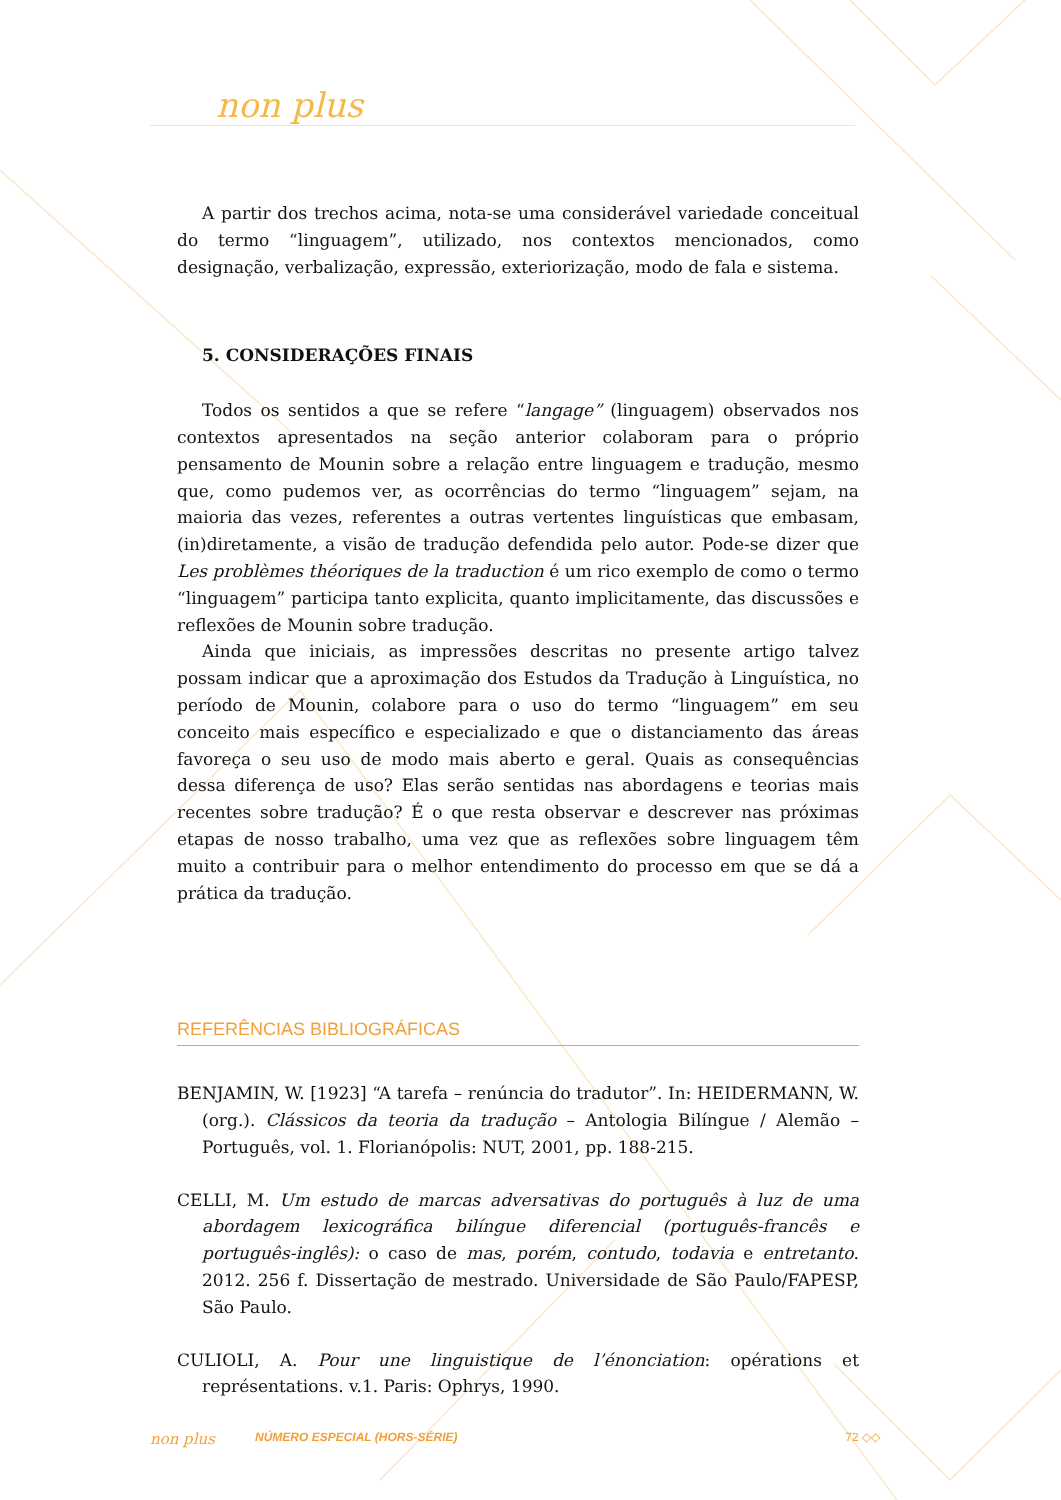non plus
A partir dos trechos acima, nota-se uma considerável variedade conceitual do termo “linguagem”, utilizado, nos contextos mencionados, como designação, verbalização, expressão, exteriorização, modo de fala e sistema.
5. CONSIDERAÇÕES FINAIS
Todos os sentidos a que se refere “langage” (linguagem) observados nos contextos apresentados na seção anterior colaboram para o próprio pensamento de Mounin sobre a relação entre linguagem e tradução, mesmo que, como pudemos ver, as ocorrências do termo “linguagem” sejam, na maioria das vezes, referentes a outras vertentes linguísticas que embasam, (in)diretamente, a visão de tradução defendida pelo autor. Pode-se dizer que Les problèmes théoriques de la traduction é um rico exemplo de como o termo “linguagem” participa tanto explicita, quanto implicitamente, das discussões e reflexões de Mounin sobre tradução.
Ainda que iniciais, as impressões descritas no presente artigo talvez possam indicar que a aproximação dos Estudos da Tradução à Linguística, no período de Mounin, colabore para o uso do termo “linguagem” em seu conceito mais específico e especializado e que o distanciamento das áreas favoreça o seu uso de modo mais aberto e geral. Quais as consequências dessa diferença de uso? Elas serão sentidas nas abordagens e teorias mais recentes sobre tradução? É o que resta observar e descrever nas próximas etapas de nosso trabalho, uma vez que as reflexões sobre linguagem têm muito a contribuir para o melhor entendimento do processo em que se dá a prática da tradução.
REFERÊNCIAS BIBLIOGRÁFICAS
BENJAMIN, W. [1923] “A tarefa – renúncia do tradutor”. In: HEIDERMANN, W. (org.). Clássicos da teoria da tradução – Antologia Bilíngue / Alemão – Português, vol. 1. Florianópolis: NUT, 2001, pp. 188-215.
CELLI, M. Um estudo de marcas adversativas do português à luz de uma abordagem lexicográfica bilíngue diferencial (português-francês e português-inglês): o caso de mas, porém, contudo, todavia e entretanto. 2012. 256 f. Dissertação de mestrado. Universidade de São Paulo/FAPESP, São Paulo.
CULIOLI, A. Pour une linguistique de l’énonciation: opérations et représentations. v.1. Paris: Ophrys, 1990.
non plus NÚMERO ESPECIAL (HORS-SÉRIE) 72 ◇◇